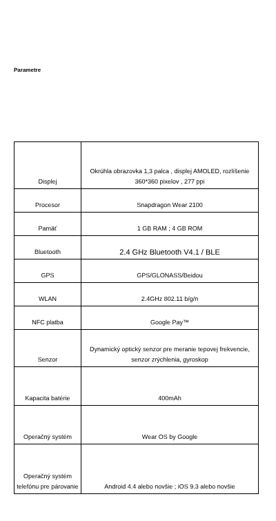Parametre
| Displej | Okrúhla obrazovka 1,3 palca , displej AMOLED, rozlíšenie 360*360 pixelov , 277 ppi |
| Procesor | Snapdragon Wear 2100 |
| Pamäť | 1 GB RAM ; 4 GB ROM |
| Bluetooth | 2.4 GHz Bluetooth V4.1 / BLE |
| GPS | GPS/GLONASS/Beidou |
| WLAN | 2.4GHz 802.11 b/g/n |
| NFC platba | Google Pay™ |
| Senzor | Dynamický optický senzor pre meranie tepovej frekvencie, senzor zrýchlenia, gyroskop |
| Kapacita batérie | 400mAh |
| Operačný systém | Wear OS by Google |
| Operačný systém telefónu pre párovanie | Android 4.4 alebo novšie ; iOS 9.3 alebo novšie |